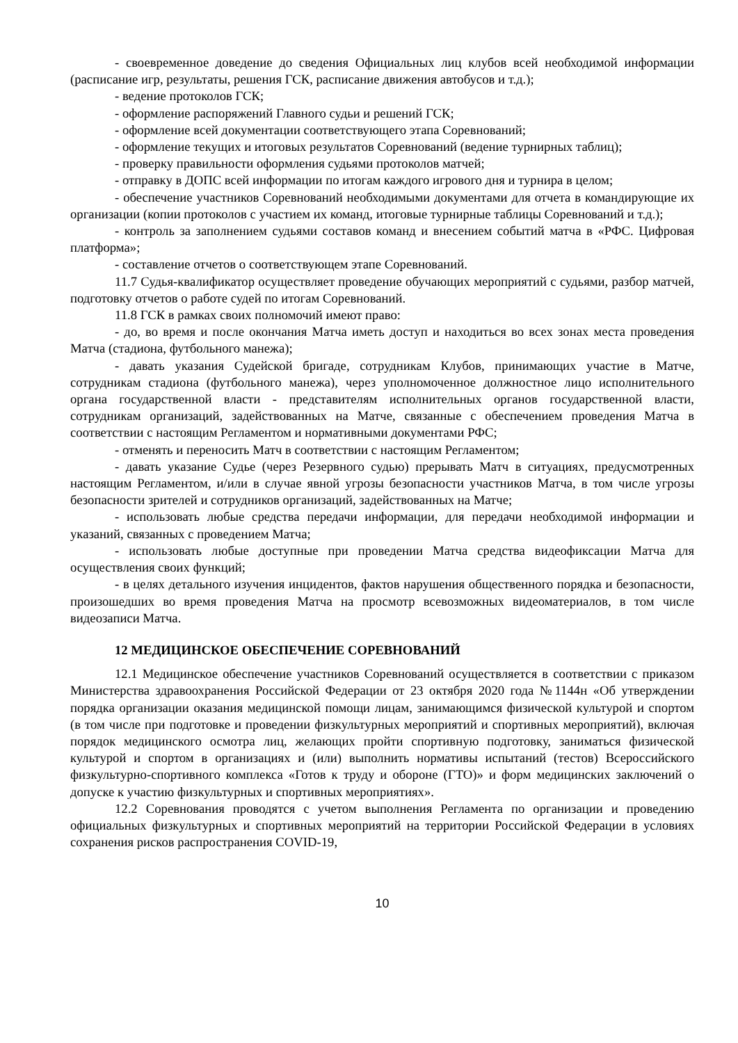- своевременное доведение до сведения Официальных лиц клубов всей необходимой информации (расписание игр, результаты, решения ГСК, расписание движения автобусов и т.д.);
- ведение протоколов ГСК;
- оформление распоряжений Главного судьи и решений ГСК;
- оформление всей документации соответствующего этапа Соревнований;
- оформление текущих и итоговых результатов Соревнований (ведение турнирных таблиц);
- проверку правильности оформления судьями протоколов матчей;
- отправку в ДОПС всей информации по итогам каждого игрового дня и турнира в целом;
- обеспечение участников Соревнований необходимыми документами для отчета в командирующие их организации (копии протоколов с участием их команд, итоговые турнирные таблицы Соревнований и т.д.);
- контроль за заполнением судьями составов команд и внесением событий матча в «РФС. Цифровая платформа»;
- составление отчетов о соответствующем этапе Соревнований.
11.7 Судья-квалификатор осуществляет проведение обучающих мероприятий с судьями, разбор матчей, подготовку отчетов о работе судей по итогам Соревнований.
11.8 ГСК в рамках своих полномочий имеют право:
- до, во время и после окончания Матча иметь доступ и находиться во всех зонах места проведения Матча (стадиона, футбольного манежа);
- давать указания Судейской бригаде, сотрудникам Клубов, принимающих участие в Матче, сотрудникам стадиона (футбольного манежа), через уполномоченное должностное лицо исполнительного органа государственной власти - представителям исполнительных органов государственной власти, сотрудникам организаций, задействованных на Матче, связанные с обеспечением проведения Матча в соответствии с настоящим Регламентом и нормативными документами РФС;
- отменять и переносить Матч в соответствии с настоящим Регламентом;
- давать указание Судье (через Резервного судью) прерывать Матч в ситуациях, предусмотренных настоящим Регламентом, и/или в случае явной угрозы безопасности участников Матча, в том числе угрозы безопасности зрителей и сотрудников организаций, задействованных на Матче;
- использовать любые средства передачи информации, для передачи необходимой информации и указаний, связанных с проведением Матча;
- использовать любые доступные при проведении Матча средства видеофиксации Матча для осуществления своих функций;
- в целях детального изучения инцидентов, фактов нарушения общественного порядка и безопасности, произошедших во время проведения Матча на просмотр всевозможных видеоматериалов, в том числе видеозаписи Матча.
12 МЕДИЦИНСКОЕ ОБЕСПЕЧЕНИЕ СОРЕВНОВАНИЙ
12.1 Медицинское обеспечение участников Соревнований осуществляется в соответствии с приказом Министерства здравоохранения Российской Федерации от 23 октября 2020 года №1144н «Об утверждении порядка организации оказания медицинской помощи лицам, занимающимся физической культурой и спортом (в том числе при подготовке и проведении физкультурных мероприятий и спортивных мероприятий), включая порядок медицинского осмотра лиц, желающих пройти спортивную подготовку, заниматься физической культурой и спортом в организациях и (или) выполнить нормативы испытаний (тестов) Всероссийского физкультурно-спортивного комплекса «Готов к труду и обороне (ГТО)» и форм медицинских заключений о допуске к участию физкультурных и спортивных мероприятиях».
12.2 Соревнования проводятся с учетом выполнения Регламента по организации и проведению официальных физкультурных и спортивных мероприятий на территории Российской Федерации в условиях сохранения рисков распространения COVID-19,
10